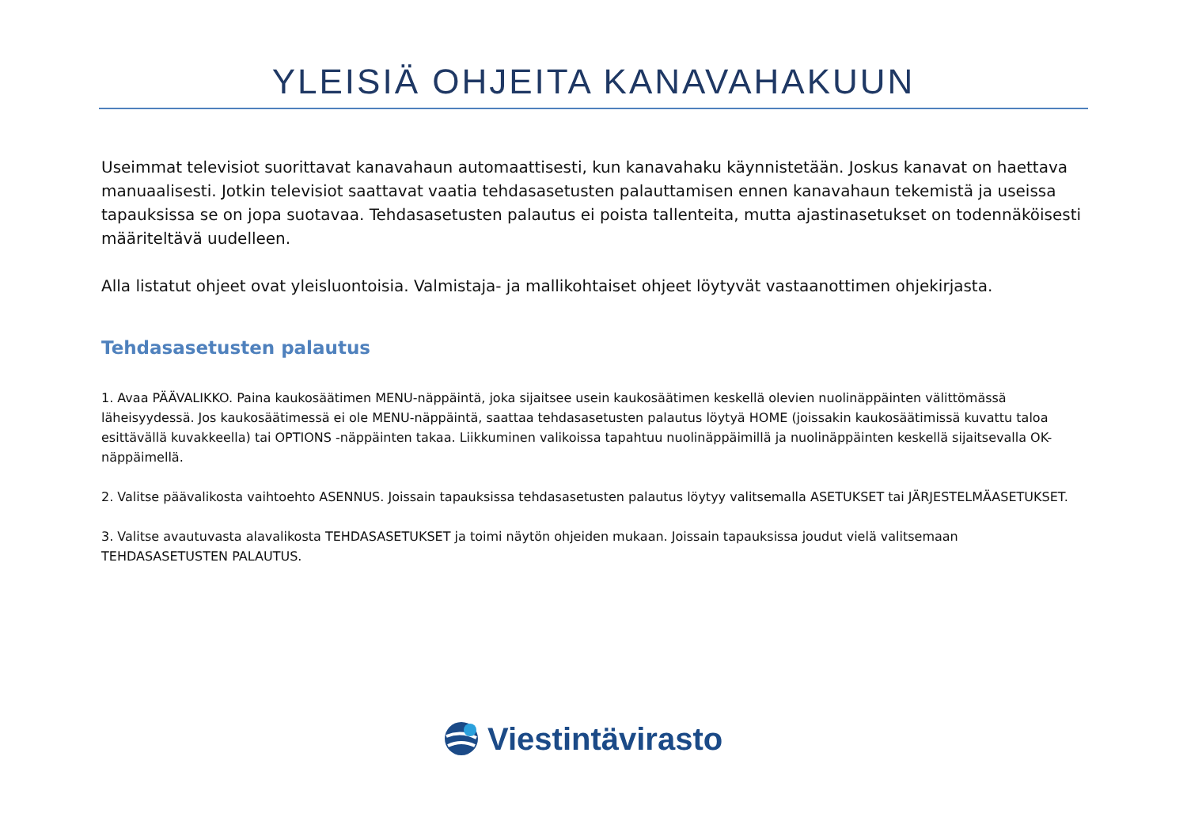YLEISIÄ OHJEITA KANAVAHAKUUN
Useimmat televisiot suorittavat kanavahaun automaattisesti, kun kanavahaku käynnistetään. Joskus kanavat on haettava manuaalisesti. Jotkin televisiot saattavat vaatia tehdasasetusten palauttamisen ennen kanavahaun tekemistä ja useissa tapauksissa se on jopa suotavaa. Tehdasasetusten palautus ei poista tallenteita, mutta ajastinasetukset on todennäköisesti määriteltävä uudelleen.
Alla listatut ohjeet ovat yleisluontoisia. Valmistaja- ja mallikohtaiset ohjeet löytyvät vastaanottimen ohjekirjasta.
Tehdasasetusten palautus
1. Avaa PÄÄVALIKKO. Paina kaukosäätimen MENU-näppäintä, joka sijaitsee usein kaukosäätimen keskellä olevien nuolinäppäinten välittömässä läheisyydessä. Jos kaukosäätimessä ei ole MENU-näppäintä, saattaa tehdasasetusten palautus löytyä HOME (joissakin kaukosäätimissä kuvattu taloa esittävällä kuvakkeella) tai OPTIONS -näppäinten takaa. Liikkuminen valikoissa tapahtuu nuolinäppäimillä ja nuolinäppäinten keskellä sijaitsevalla OK-näppäimellä.
2. Valitse päävalikosta vaihtoehto ASENNUS. Joissain tapauksissa tehdasasetusten palautus löytyy valitsemalla ASETUKSET tai JÄRJESTELMÄASETUKSET.
3. Valitse avautuvasta alavalikosta TEHDASASETUKSET ja toimi näytön ohjeiden mukaan. Joissain tapauksissa joudut vielä valitsemaan TEHDASASETUSTEN PALAUTUS.
Viestintävirasto